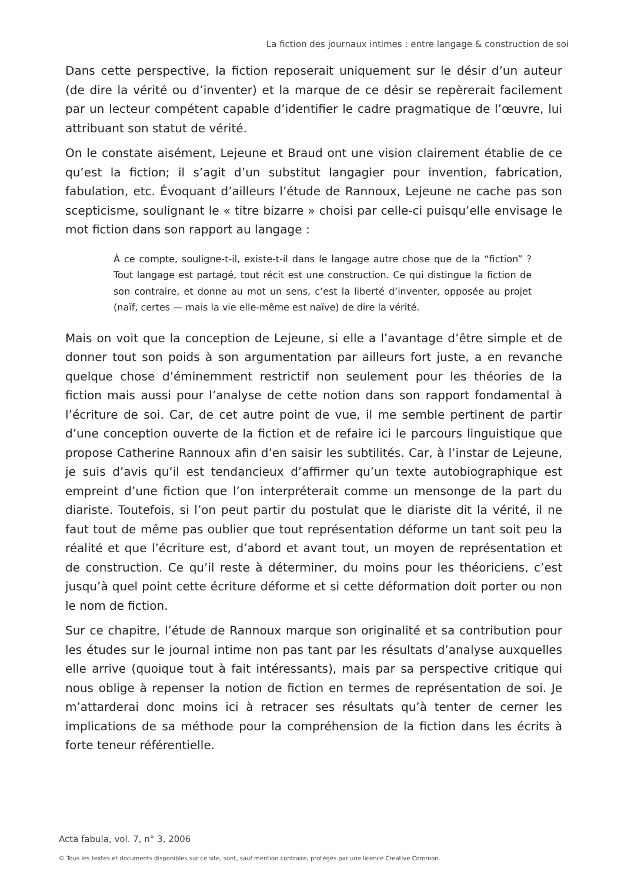La fiction des journaux intimes : entre langage & construction de soi
Dans cette perspective, la fiction reposerait uniquement sur le désir d’un auteur (de dire la vérité ou d’inventer) et la marque de ce désir se repèrerait facilement par un lecteur compétent capable d’identifier le cadre pragmatique de l’œuvre, lui attribuant son statut de vérité.
On le constate aisément, Lejeune et Braud ont une vision clairement établie de ce qu’est la fiction; il s’agit d’un substitut langagier pour invention, fabrication, fabulation, etc. Évoquant d’ailleurs l’étude de Rannoux, Lejeune ne cache pas son scepticisme, soulignant le « titre bizarre » choisi par celle-ci puisqu’elle envisage le mot fiction dans son rapport au langage :
À ce compte, souligne-t-il, existe-t-il dans le langage autre chose que de la “fiction” ? Tout langage est partagé, tout récit est une construction. Ce qui distingue la fiction de son contraire, et donne au mot un sens, c’est la liberté d’inventer, opposée au projet (naïf, certes — mais la vie elle-même est naïve) de dire la vérité.
Mais on voit que la conception de Lejeune, si elle a l’avantage d’être simple et de donner tout son poids à son argumentation par ailleurs fort juste, a en revanche quelque chose d’éminemment restrictif non seulement pour les théories de la fiction mais aussi pour l’analyse de cette notion dans son rapport fondamental à l’écriture de soi. Car, de cet autre point de vue, il me semble pertinent de partir d’une conception ouverte de la fiction et de refaire ici le parcours linguistique que propose Catherine Rannoux afin d’en saisir les subtilités. Car, à l’instar de Lejeune, je suis d’avis qu’il est tendancieux d’affirmer qu’un texte autobiographique est empreint d’une fiction que l’on interpréterait comme un mensonge de la part du diariste. Toutefois, si l’on peut partir du postulat que le diariste dit la vérité, il ne faut tout de même pas oublier que tout représentation déforme un tant soit peu la réalité et que l’écriture est, d’abord et avant tout, un moyen de représentation et de construction. Ce qu’il reste à déterminer, du moins pour les théoriciens, c’est jusqu’à quel point cette écriture déforme et si cette déformation doit porter ou non le nom de fiction.
Sur ce chapitre, l’étude de Rannoux marque son originalité et sa contribution pour les études sur le journal intime non pas tant par les résultats d’analyse auxquelles elle arrive (quoique tout à fait intéressants), mais par sa perspective critique qui nous oblige à repenser la notion de fiction en termes de représentation de soi. Je m’attarderai donc moins ici à retracer ses résultats qu’à tenter de cerner les implications de sa méthode pour la compréhension de la fiction dans les écrits à forte teneur référentielle.
Acta fabula, vol. 7, n° 3, 2006
© Tous les textes et documents disponibles sur ce site, sont, sauf mention contraire, protégés par une licence Creative Common.